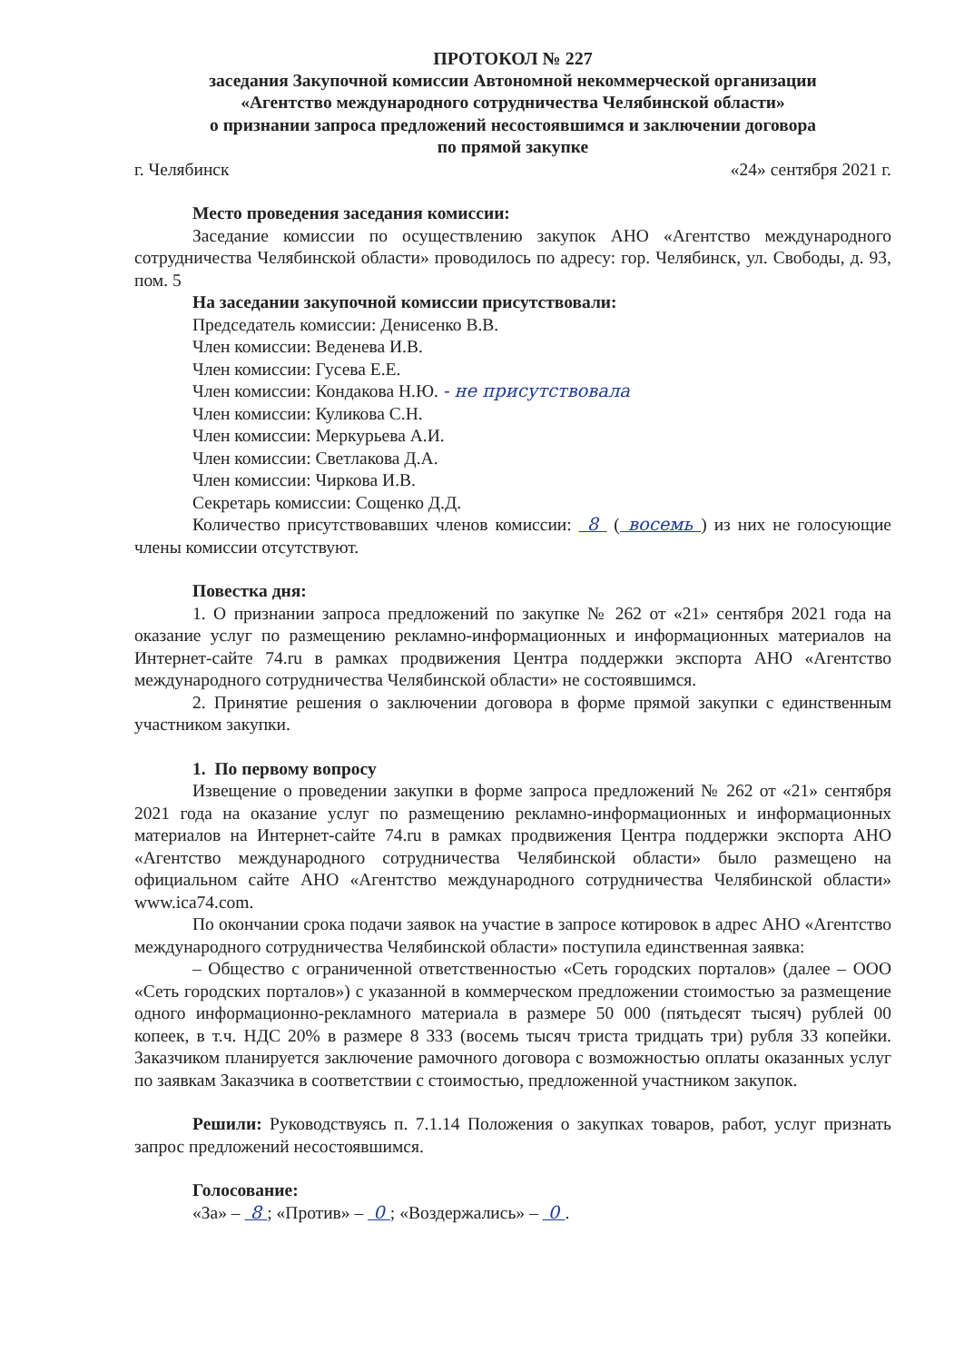ПРОТОКОЛ № 227
заседания Закупочной комиссии Автономной некоммерческой организации
«Агентство международного сотрудничества Челябинской области»
о признании запроса предложений несостоявшимся и заключении договора
по прямой закупке
г. Челябинск «24» сентября 2021 г.
Место проведения заседания комиссии:
Заседание комиссии по осуществлению закупок АНО «Агентство международного сотрудничества Челябинской области» проводилось по адресу: гор. Челябинск, ул. Свободы, д. 93, пом. 5
На заседании закупочной комиссии присутствовали:
Председатель комиссии: Денисенко В.В.
Член комиссии: Веденева И.В.
Член комиссии: Гусева Е.Е.
Член комиссии: Кондакова Н.Ю. - не присутствовала
Член комиссии: Куликова С.Н.
Член комиссии: Меркурьева А.И.
Член комиссии: Светлакова Д.А.
Член комиссии: Чиркова И.В.
Секретарь комиссии: Сощенко Д.Д.
Количество присутствовавших членов комиссии: 8 ( восемь ) из них не голосующие члены комиссии отсутствуют.
Повестка дня:
1. О признании запроса предложений по закупке № 262 от «21» сентября 2021 года на оказание услуг по размещению рекламно-информационных и информационных материалов на Интернет-сайте 74.ru в рамках продвижения Центра поддержки экспорта АНО «Агентство международного сотрудничества Челябинской области» не состоявшимся.
2. Принятие решения о заключении договора в форме прямой закупки с единственным участником закупки.
1. По первому вопросу
Извещение о проведении закупки в форме запроса предложений № 262 от «21» сентября 2021 года на оказание услуг по размещению рекламно-информационных и информационных материалов на Интернет-сайте 74.ru в рамках продвижения Центра поддержки экспорта АНО «Агентство международного сотрудничества Челябинской области» было размещено на официальном сайте АНО «Агентство международного сотрудничества Челябинской области» www.ica74.com.
По окончании срока подачи заявок на участие в запросе котировок в адрес АНО «Агентство международного сотрудничества Челябинской области» поступила единственная заявка:
– Общество с ограниченной ответственностью «Сеть городских порталов» (далее – ООО «Сеть городских порталов») с указанной в коммерческом предложении стоимостью за размещение одного информационно-рекламного материала в размере 50 000 (пятьдесят тысяч) рублей 00 копеек, в т.ч. НДС 20% в размере 8 333 (восемь тысяч триста тридцать три) рубля 33 копейки. Заказчиком планируется заключение рамочного договора с возможностью оплаты оказанных услуг по заявкам Заказчика в соответствии с стоимостью, предложенной участником закупок.
Решили: Руководствуясь п. 7.1.14 Положения о закупках товаров, работ, услуг признать запрос предложений несостоявшимся.
Голосование:
«За» – 8 ; «Против» – 0 ; «Воздержались» – 0 .